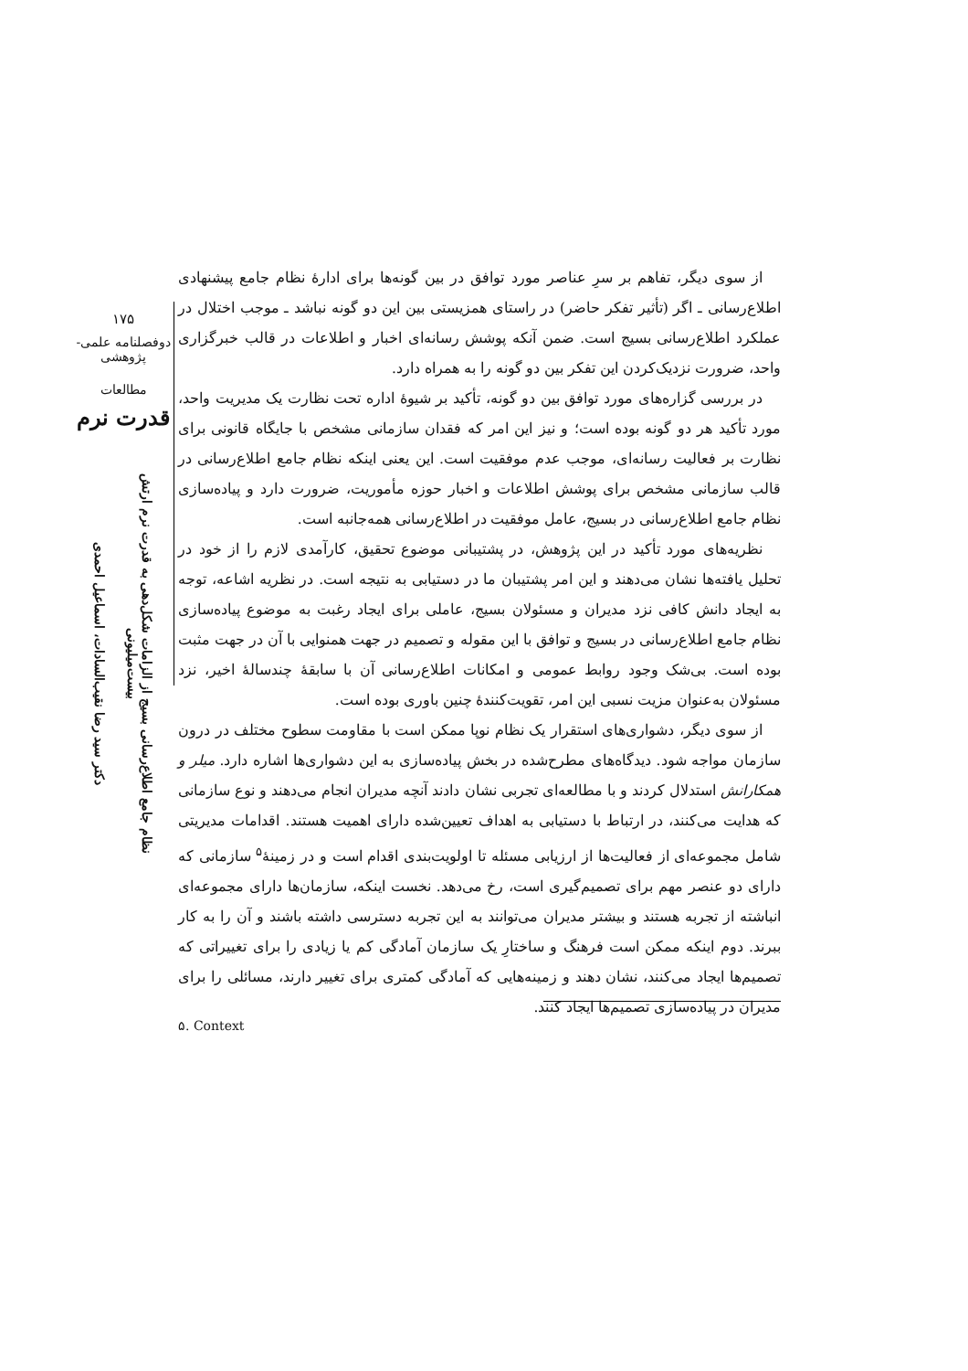۱۷۵
دوفصلنامه علمی-پژوهشی
مطالعات
قدرت نرم
نظام جامع اطلاع‌رسانی بسیج از الزامات شکل‌دهی به قدرت نرم ارتش بیست‌میلیونی
دکتر سید رضا نقیب‌السادات، اسماعیل احمدی
از سوی دیگر، تفاهم بر سرِ عناصر مورد توافق در بین گونه‌ها برای ادارهٔ نظام جامع پیشنهادی اطلاع‌رسانی ـ اگر (تأثیر تفکر حاضر) در راستای همزیستی بین این دو گونه نباشد ـ موجب اختلال در عملکرد اطلاع‌رسانی بسیج است. ضمن آنکه پوشش رسانه‌ای اخبار و اطلاعات در قالب خبرگزاری واحد، ضرورت نزدیک‌کردن این تفکر بین دو گونه را به همراه دارد.
در بررسی گزاره‌های مورد توافق بین دو گونه، تأکید بر شیوهٔ اداره تحت نظارت یک مدیریت واحد، مورد تأکید هر دو گونه بوده است؛ و نیز این امر که فقدان سازمانی مشخص با جایگاه قانونی برای نظارت بر فعالیت رسانه‌ای، موجب عدم موفقیت است. این یعنی اینکه نظام جامع اطلاع‌رسانی در قالب سازمانی مشخص برای پوشش اطلاعات و اخبار حوزه مأموریت، ضرورت دارد و پیاده‌سازی نظام جامع اطلاع‌رسانی در بسیج، عامل موفقیت در اطلاع‌رسانی همه‌جانبه است.
نظریه‌های مورد تأکید در این پژوهش، در پشتیبانی موضوع تحقیق، کارآمدی لازم را از خود در تحلیل یافته‌ها نشان می‌دهند و این امر پشتیبان ما در دستیابی به نتیجه است. در نظریه اشاعه، توجه به ایجاد دانش کافی نزد مدیران و مسئولان بسیج، عاملی برای ایجاد رغبت به موضوع پیاده‌سازی نظام جامع اطلاع‌رسانی در بسیج و توافق با این مقوله و تصمیم در جهت همنوایی با آن در جهت مثبت بوده است. بی‌شک وجود روابط عمومی و امکانات اطلاع‌رسانی آن با سابقهٔ چندسالهٔ اخیر، نزد مسئولان به‌عنوان مزیت نسبی این امر، تقویت‌کنندهٔ چنین باوری بوده است.
از سوی دیگر، دشواری‌های استقرار یک نظام نوپا ممکن است با مقاومت سطوح مختلف در درون سازمان مواجه شود. دیدگاه‌های مطرح‌شده در بخش پیاده‌سازی به این دشواری‌ها اشاره دارد. میلر و همکارانش استدلال کردند و با مطالعه‌ای تجربی نشان دادند آنچه مدیران انجام می‌دهند و نوع سازمانی که هدایت می‌کنند، در ارتباط با دستیابی به اهداف تعیین‌شده دارای اهمیت هستند. اقدامات مدیریتی شامل مجموعه‌ای از فعالیت‌ها از ارزیابی مسئله تا اولویت‌بندی اقدام است و در زمینهٔ<sup>۵</sup> سازمانی که دارای دو عنصر مهم برای تصمیم‌گیری است، رخ می‌دهد. نخست اینکه، سازمان‌ها دارای مجموعه‌ای انباشته از تجربه هستند و بیشتر مدیران می‌توانند به این تجربه دسترسی داشته باشند و آن را به کار ببرند. دوم اینکه ممکن است فرهنگ و ساختارِ یک سازمان آمادگی کم یا زیادی را برای تغییراتی که تصمیم‌ها ایجاد می‌کنند، نشان دهند و زمینه‌هایی که آمادگی کمتری برای تغییر دارند، مسائلی را برای مدیران در پیاده‌سازی تصمیم‌ها ایجاد کنند.
۵. Context